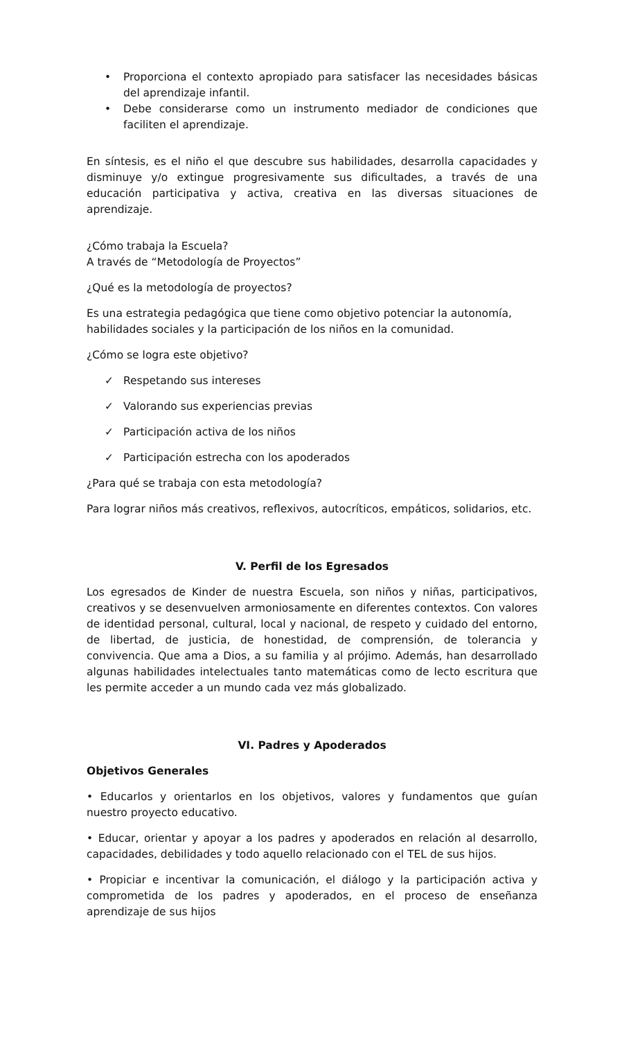• Proporciona el contexto apropiado para satisfacer las necesidades básicas del aprendizaje infantil.
• Debe considerarse como un instrumento mediador de condiciones que faciliten el aprendizaje.
En síntesis, es el niño el que descubre sus habilidades, desarrolla capacidades y disminuye y/o extingue progresivamente sus dificultades, a través de una educación participativa y activa, creativa en las diversas situaciones de aprendizaje.
¿Cómo trabaja la Escuela?
A través de “Metodología de Proyectos”
¿Qué es la metodología de proyectos?
Es una estrategia pedagógica que tiene como objetivo potenciar la autonomía, habilidades sociales y la participación de los niños en la comunidad.
¿Cómo se logra este objetivo?
✓ Respetando sus intereses
✓ Valorando sus experiencias previas
✓ Participación activa de los niños
✓ Participación estrecha con los apoderados
¿Para qué se trabaja con esta metodología?
Para lograr niños más creativos, reflexivos, autocríticos, empáticos, solidarios, etc.
V. Perfil de los Egresados
Los egresados de Kinder de nuestra Escuela, son niños y niñas, participativos, creativos y se desenvuelven armoniosamente en diferentes contextos. Con valores de identidad personal, cultural, local y nacional, de respeto y cuidado del entorno, de libertad, de justicia, de honestidad, de comprensión, de tolerancia y convivencia. Que ama a Dios, a su familia y al prójimo. Además, han desarrollado algunas habilidades intelectuales tanto matemáticas como de lecto escritura que les permite acceder a un mundo cada vez más globalizado.
VI. Padres y Apoderados
Objetivos Generales
• Educarlos y orientarlos en los objetivos, valores y fundamentos que guían nuestro proyecto educativo.
• Educar, orientar y apoyar a los padres y apoderados en relación al desarrollo, capacidades, debilidades y todo aquello relacionado con el TEL de sus hijos.
• Propiciar e incentivar la comunicación, el diálogo y la participación activa y comprometida de los padres y apoderados, en el proceso de enseñanza aprendizaje de sus hijos